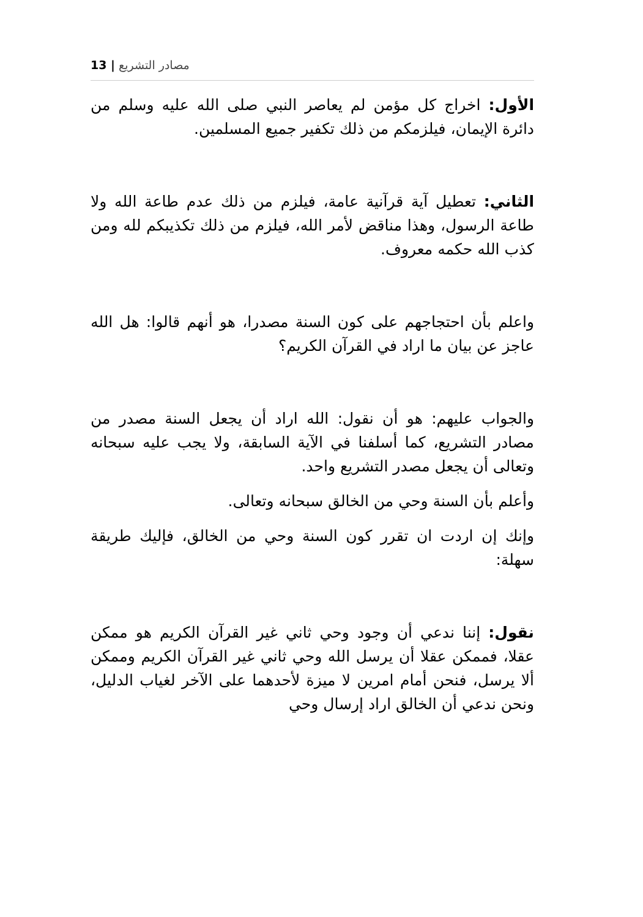13 | مصادر التشريع
الأول: اخراج كل مؤمن لم يعاصر النبي صلى الله عليه وسلم من دائرة الإيمان، فيلزمكم من ذلك تكفير جميع المسلمين.
الثاني: تعطيل آية قرآنية عامة، فيلزم من ذلك عدم طاعة الله ولا طاعة الرسول، وهذا مناقض لأمر الله، فيلزم من ذلك تكذيبكم لله ومن كذب الله حكمه معروف.
واعلم بأن احتجاجهم على كون السنة مصدرا، هو أنهم قالوا: هل الله عاجز عن بيان ما اراد في القرآن الكريم؟
والجواب عليهم: هو أن نقول: الله اراد أن يجعل السنة مصدر من مصادر التشريع، كما أسلفنا في الآية السابقة، ولا يجب عليه سبحانه وتعالى أن يجعل مصدر التشريع واحد.
وأعلم بأن السنة وحي من الخالق سبحانه وتعالى.
وإنك إن اردت ان تقرر كون السنة وحي من الخالق، فإليك طريقة سهلة:
نقول: إننا ندعي أن وجود وحي ثاني غير القرآن الكريم هو ممكن عقلا، فممكن عقلا أن يرسل الله وحي ثاني غير القرآن الكريم وممكن ألا يرسل، فنحن أمام امرين لا ميزة لأحدهما على الآخر لغياب الدليل، ونحن ندعي أن الخالق اراد إرسال وحي